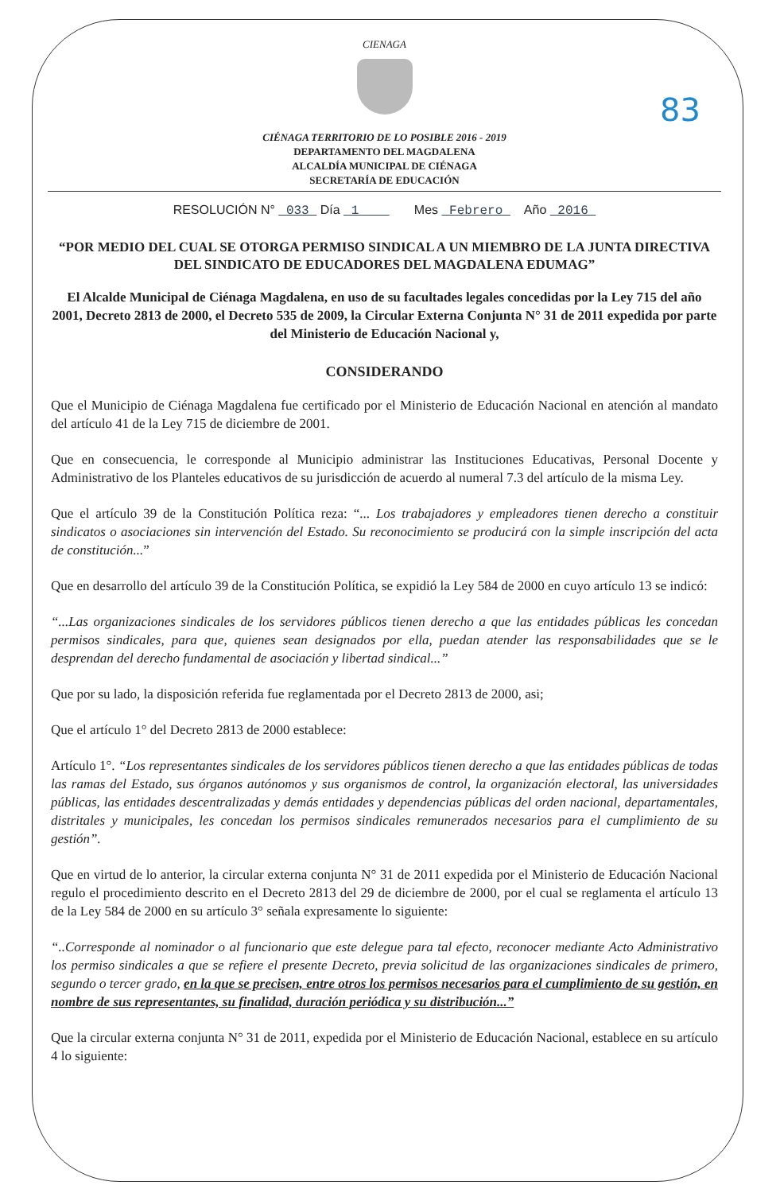83
CIENAGA
CIÉNAGA TERRITORIO DE LO POSIBLE 2016 - 2019
DEPARTAMENTO DEL MAGDALENA
ALCALDÍA MUNICIPAL DE CIÉNAGA
SECRETARÍA DE EDUCACIÓN
RESOLUCIÓN N° 033 Día 1 Mes Febrero Año 2016
“POR MEDIO DEL CUAL SE OTORGA PERMISO SINDICAL A UN MIEMBRO DE LA JUNTA DIRECTIVA DEL SINDICATO DE EDUCADORES DEL MAGDALENA EDUMAG”
El Alcalde Municipal de Ciénaga Magdalena, en uso de su facultades legales concedidas por la Ley 715 del año 2001, Decreto 2813 de 2000, el Decreto 535 de 2009, la Circular Externa Conjunta N° 31 de 2011 expedida por parte del Ministerio de Educación Nacional y,
CONSIDERANDO
Que el Municipio de Ciénaga Magdalena fue certificado por el Ministerio de Educación Nacional en atención al mandato del artículo 41 de la Ley 715 de diciembre de 2001.
Que en consecuencia, le corresponde al Municipio administrar las Instituciones Educativas, Personal Docente y Administrativo de los Planteles educativos de su jurisdicción de acuerdo al numeral 7.3 del artículo de la misma Ley.
Que el artículo 39 de la Constitución Política reza: “... Los trabajadores y empleadores tienen derecho a constituir sindicatos o asociaciones sin intervención del Estado. Su reconocimiento se producirá con la simple inscripción del acta de constitución...”
Que en desarrollo del artículo 39 de la Constitución Política, se expidió la Ley 584 de 2000 en cuyo artículo 13 se indicó:
“...Las organizaciones sindicales de los servidores públicos tienen derecho a que las entidades públicas les concedan permisos sindicales, para que, quienes sean designados por ella, puedan atender las responsabilidades que se le desprendan del derecho fundamental de asociación y libertad sindical...”
Que por su lado, la disposición referida fue reglamentada por el Decreto 2813 de 2000, asi;
Que el artículo 1° del Decreto 2813 de 2000 establece:
Artículo 1°. “Los representantes sindicales de los servidores públicos tienen derecho a que las entidades públicas de todas las ramas del Estado, sus órganos autónomos y sus organismos de control, la organización electoral, las universidades públicas, las entidades descentralizadas y demás entidades y dependencias públicas del orden nacional, departamentales, distritales y municipales, les concedan los permisos sindicales remunerados necesarios para el cumplimiento de su gestión”.
Que en virtud de lo anterior, la circular externa conjunta N° 31 de 2011 expedida por el Ministerio de Educación Nacional regulo el procedimiento descrito en el Decreto 2813 del 29 de diciembre de 2000, por el cual se reglamenta el artículo 13 de la Ley 584 de 2000 en su artículo 3° señala expresamente lo siguiente:
“..Corresponde al nominador o al funcionario que este delegue para tal efecto, reconocer mediante Acto Administrativo los permiso sindicales a que se refiere el presente Decreto, previa solicitud de las organizaciones sindicales de primero, segundo o tercer grado, en la que se precisen, entre otros los permisos necesarios para el cumplimiento de su gestión, en nombre de sus representantes, su finalidad, duración periódica y su distribución...”
Que la circular externa conjunta N° 31 de 2011, expedida por el Ministerio de Educación Nacional, establece en su artículo 4 lo siguiente: